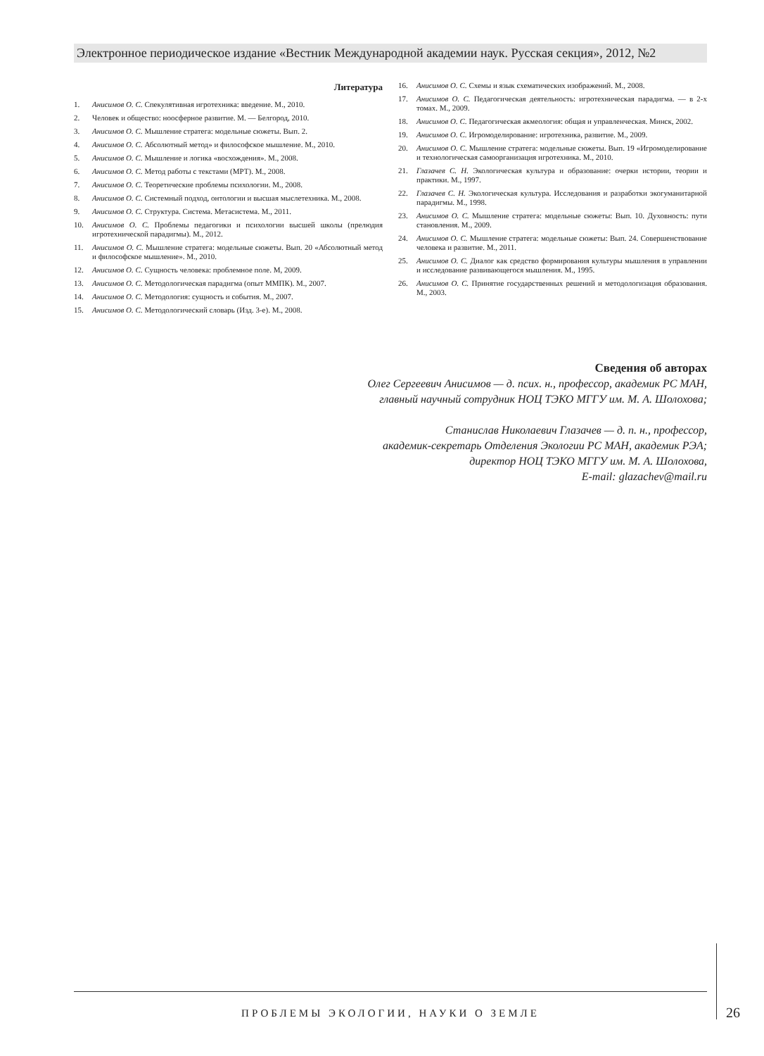Электронное периодическое издание «Вестник Международной академии наук. Русская секция», 2012, №2
Литература
1. Анисимов О. С. Спекулятивная игротехника: введение. М., 2010.
2. Человек и общество: ноосферное развитие. М. — Белгород, 2010.
3. Анисимов О. С. Мышление стратега: модельные сюжеты. Вып. 2.
4. Анисимов О. С. Абсолютный метод» и философское мышление. М., 2010.
5. Анисимов О. С. Мышление и логика «восхождения». М., 2008.
6. Анисимов О. С. Метод работы с текстами (МРТ). М., 2008.
7. Анисимов О. С. Теоретические проблемы психологии. М., 2008.
8. Анисимов О. С. Системный подход, онтологии и высшая мыслетехника. М., 2008.
9. Анисимов О. С. Структура. Система. Метасистема. М., 2011.
10. Анисимов О. С. Проблемы педагогики и психологии высшей школы (прелюдия игротехнической парадигмы). М., 2012.
11. Анисимов О. С. Мышление стратега: модельные сюжеты. Вып. 20 «Абсолютный метод и философское мышление». М., 2010.
12. Анисимов О. С. Сущность человека: проблемное поле. М, 2009.
13. Анисимов О. С. Методологическая парадигма (опыт ММПК). М., 2007.
14. Анисимов О. С. Методология: сущность и события. М., 2007.
15. Анисимов О. С. Методологический словарь (Изд. 3-е). М., 2008.
16. Анисимов О. С. Схемы и язык схематических изображений. М., 2008.
17. Анисимов О. С. Педагогическая деятельность: игротехническая парадигма. — в 2-х томах. М., 2009.
18. Анисимов О. С. Педагогическая акмеология: общая и управленческая. Минск, 2002.
19. Анисимов О. С. Игромоделирование: игротехника, развитие. М., 2009.
20. Анисимов О. С. Мышление стратега: модельные сюжеты. Вып. 19 «Игромоделирование и технологическая самоорганизация игротехника. М., 2010.
21. Глазачев С. Н. Экологическая культура и образование: очерки истории, теории и практики. М., 1997.
22. Глазачев С. Н. Экологическая культура. Исследования и разработки экогуманитарной парадигмы. М., 1998.
23. Анисимов О. С. Мышление стратега: модельные сюжеты: Вып. 10. Духовность: пути становления. М., 2009.
24. Анисимов О. С. Мышление стратега: модельные сюжеты: Вып. 24. Совершенствование человека и развитие. М., 2011.
25. Анисимов О. С. Диалог как средство формирования культуры мышления в управлении и исследование развивающегося мышления. М., 1995.
26. Анисимов О. С. Принятие государственных решений и методологизация образования. М., 2003.
Сведения об авторах
Олег Сергеевич Анисимов — д. псих. н., профессор, академик РС МАН,
главный научный сотрудник НОЦ ТЭКО МГГУ им. М. А. Шолохова;
Станислав Николаевич Глазачев — д. п. н., профессор,
академик-секретарь Отделения Экологии РС МАН, академик РЭА;
директор НОЦ ТЭКО МГГУ им. М. А. Шолохова,
E-mail: glazachev@mail.ru
ПРОБЛЕМЫ ЭКОЛОГИИ, НАУКИ О ЗЕМЛЕ
26